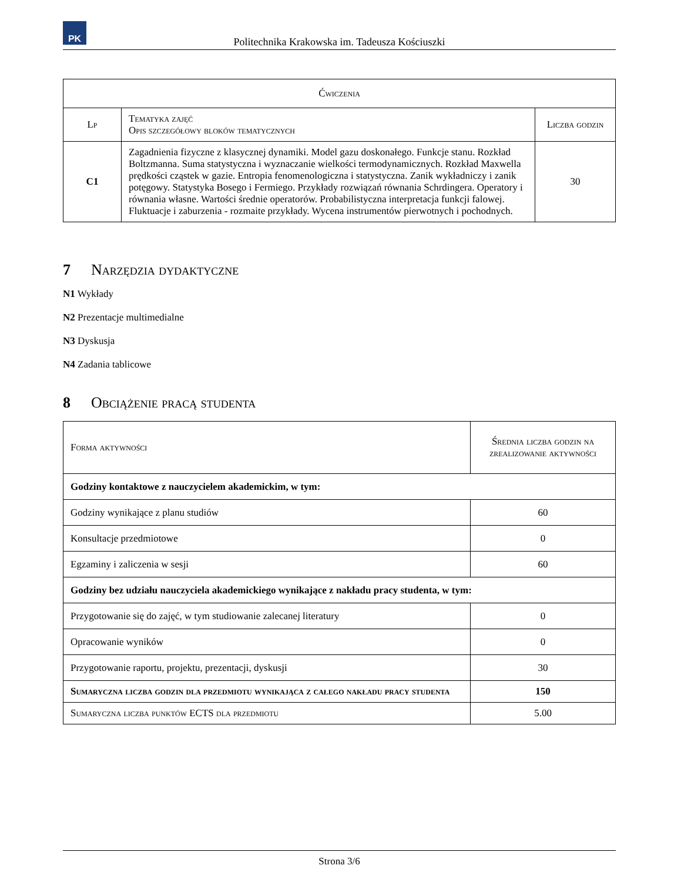PK
Politechnika Krakowska im. Tadeusza Kościuszki
| Ćwiczenia | | |
| --- | --- | --- |
| Lp | Tematyka zajęć Opis szczegółowy bloków tematycznych | Liczba godzin |
| C1 | Zagadnienia fizyczne z klasycznej dynamiki. Model gazu doskonałego. Funkcje stanu. Rozkład Boltzmanna. Suma statystyczna i wyznaczanie wielkości termodynamicznych. Rozkład Maxwella prędkości cząstek w gazie. Entropia fenomenologiczna i statystyczna. Zanik wykładniczy i zanik potęgowy. Statystyka Bosego i Fermiego. Przykłady rozwiązań równania Schrdingera. Operatory i równania własne. Wartości średnie operatorów. Probabilistyczna interpretacja funkcji falowej. Fluktuacje i zaburzenia - rozmaite przykłady. Wycena instrumentów pierwotnych i pochodnych. | 30 |
7 Narzędzia dydaktyczne
N1 Wykłady
N2 Prezentacje multimedialne
N3 Dyskusja
N4 Zadania tablicowe
8 Obciążenie pracą studenta
| Forma aktywności | Średnia liczba godzin na zrealizowanie aktywności |
| --- | --- |
| Godziny kontaktowe z nauczycielem akademickim, w tym: | |
| Godziny wynikające z planu studiów | 60 |
| Konsultacje przedmiotowe | 0 |
| Egzaminy i zaliczenia w sesji | 60 |
| Godziny bez udziału nauczyciela akademickiego wynikające z nakładu pracy studenta, w tym: | |
| Przygotowanie się do zajęć, w tym studiowanie zalecanej literatury | 0 |
| Opracowanie wyników | 0 |
| Przygotowanie raportu, projektu, prezentacji, dyskusji | 30 |
| Sumaryczna liczba godzin dla przedmiotu wynikająca z całego nakładu pracy studenta | 150 |
| Sumaryczna liczba punktów ECTS dla przedmiotu | 5.00 |
Strona 3/6